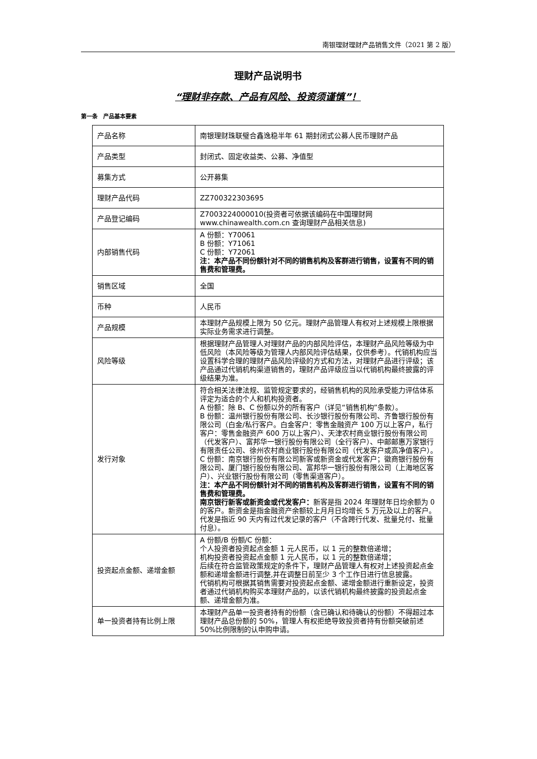南银理财理财产品销售文件（2021 第 2 版）
理财产品说明书
“理财非存款、产品有风险、投资须谨慎”！
第一条　产品基本要素
| 产品名称 | 南银理财珠联璧合鑫逸稳半年 61 期封闭式公募人民币理财产品 |
| 产品类型 | 封闭式、固定收益类、公募、净值型 |
| 募集方式 | 公开募集 |
| 理财产品代码 | ZZ700322303695 |
| 产品登记编码 | Z7003224000010(投资者可依据该编码在中国理财网 www.chinawealth.com.cn 查询理财产品相关信息) |
| 内部销售代码 | A 份额：Y70061 B 份额：Y71061 C 份额：Y72061 注：本产品不同份额针对不同的销售机构及客群进行销售，设置有不同的销售费和管理费。 |
| 销售区域 | 全国 |
| 币种 | 人民币 |
| 产品规模 | 本理财产品规模上限为 50 亿元。理财产品管理人有权对上述规模上限根据实际业务需求进行调整。 |
| 风险等级 | 根据理财产品管理人对理财产品的内部风险评估，本理财产品风险等级为中低风险（本风险等级为管理人内部风险评估结果，仅供参考）。代销机构应当设置科学合理的理财产品风险评级的方式和方法，对理财产品进行评级；该产品通过代销机构渠道销售的，理财产品评级应当以代销机构最终披露的评级结果为准。 |
| 发行对象 | 符合相关法律法规、监管规定要求的，经销售机构的风险承受能力评估体系评定为适合的个人和机构投资者。 A 份额：除 B、C 份额以外的所有客户（详见“销售机构”条款）。 B 份额：温州银行股份有限公司、长沙银行股份有限公司、齐鲁银行股份有限公司（白金/私行客户。白金客户：零售金融资产 100 万以上客户，私行客户：零售金融资产 600 万以上客户）、天津农村商业银行股份有限公司（代发客户）、富邦华一银行股份有限公司（全行客户）、中邮邮惠万家银行有限责任公司、徐州农村商业银行股份有限公司（代发客户或高净值客户）。 C 份额：南京银行股份有限公司新客或新资金或代发客户；徽商银行股份有限公司、厦门银行股份有限公司、富邦华一银行股份有限公司（上海地区客户）、兴业银行股份有限公司（零售渠道客户）。 注：本产品不同份额针对不同的销售机构及客群进行销售，设置有不同的销售费和管理费。 南京银行新客或新资金或代发客户： 新客是指 2024 年理财年日均余额为 0 的客户。新资金是指金融资产余额较上月月日均增长 5 万元及以上的客户。代发是指近 90 天内有过代发记录的客户（不含跨行代发、批量兑付、批量付息）。 |
| 投资起点金额、递增金额 | A 份额/B 份额/C 份额： 个人投资者投资起点金额 1 元人民币，以 1 元的整数倍递增； 机构投资者投资起点金额 1 元人民币，以 1 元的整数倍递增； 后续在符合监管政策规定的条件下，理财产品管理人有权对上述投资起点金额和递增金额进行调整,并在调整日前至少 3 个工作日进行信息披露。 代销机构可根据其销售需要对投资起点金额、递增金额进行重新设定，投资者通过代销机构购买本理财产品的，以该代销机构最终披露的投资起点金额、递增金额为准。 |
| 单一投资者持有比例上限 | 本理财产品单一投资者持有的份额（含已确认和待确认的份额）不得超过本理财产品总份额的 50%，管理人有权拒绝导致投资者持有份额突破前述 50%比例限制的认申购申请。 |